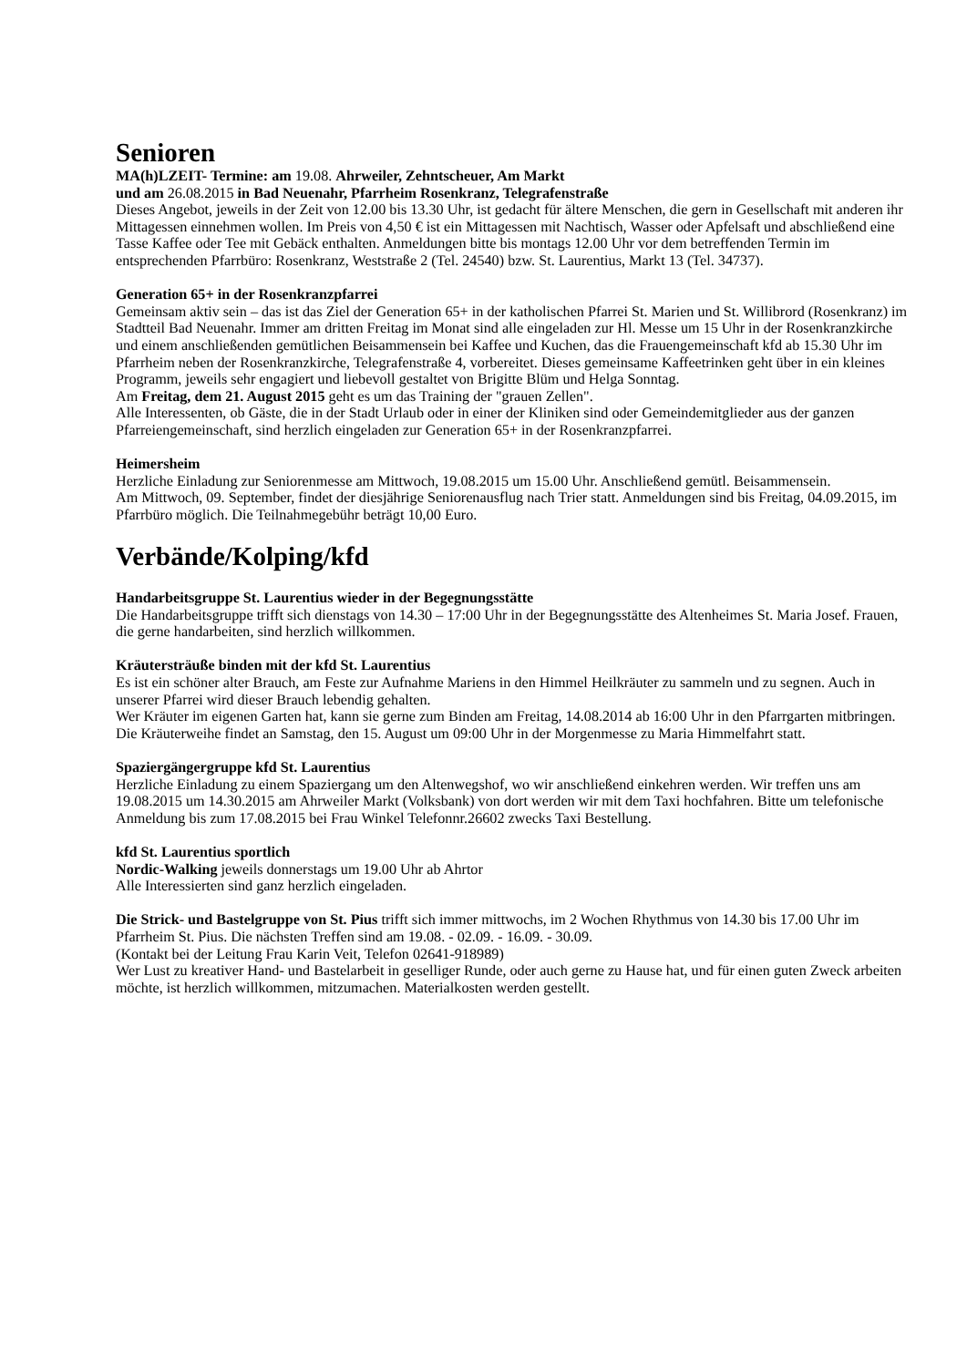Senioren
MA(h)LZEIT- Termine: am 19.08. Ahrweiler, Zehntscheuer, Am Markt
und am 26.08.2015 in Bad Neuenahr, Pfarrheim Rosenkranz, Telegrafenstraße
Dieses Angebot, jeweils in der Zeit von 12.00 bis 13.30 Uhr, ist gedacht für ältere Menschen, die gern in Gesellschaft mit anderen ihr Mittagessen einnehmen wollen. Im Preis von 4,50 € ist ein Mittagessen mit Nachtisch, Wasser oder Apfelsaft und abschließend eine Tasse Kaffee oder Tee mit Gebäck enthalten. Anmeldungen bitte bis montags 12.00 Uhr vor dem betreffenden Termin im entsprechenden Pfarrbüro: Rosenkranz, Weststraße 2 (Tel. 24540) bzw. St. Laurentius, Markt 13 (Tel. 34737).
Generation 65+ in der Rosenkranzpfarrei
Gemeinsam aktiv sein – das ist das Ziel der Generation 65+ in der katholischen Pfarrei St. Marien und St. Willibrord (Rosenkranz) im Stadtteil Bad Neuenahr. Immer am dritten Freitag im Monat sind alle eingeladen zur Hl. Messe um 15 Uhr in der Rosenkranzkirche und einem anschließenden gemütlichen Beisammensein bei Kaffee und Kuchen, das die Frauengemeinschaft kfd ab 15.30 Uhr im Pfarrheim neben der Rosenkranzkirche, Telegrafenstraße 4, vorbereitet. Dieses gemeinsame Kaffeetrinken geht über in ein kleines Programm, jeweils sehr engagiert und liebevoll gestaltet von Brigitte Blüm und Helga Sonntag.
Am Freitag, dem 21. August 2015 geht es um das Training der "grauen Zellen".
Alle Interessenten, ob Gäste, die in der Stadt Urlaub oder in einer der Kliniken sind oder Gemeindemitglieder aus der ganzen Pfarreiengemeinschaft, sind herzlich eingeladen zur Generation 65+ in der Rosenkranzpfarrei.
Heimersheim
Herzliche Einladung zur Seniorenmesse am Mittwoch, 19.08.2015 um 15.00 Uhr. Anschließend gemütl. Beisammensein.
Am Mittwoch, 09. September, findet der diesjährige Seniorenausflug nach Trier statt. Anmeldungen sind bis Freitag, 04.09.2015, im Pfarrbüro möglich. Die Teilnahmegebühr beträgt 10,00 Euro.
Verbände/Kolping/kfd
Handarbeitsgruppe St. Laurentius wieder in der Begegnungsstätte
Die Handarbeitsgruppe trifft sich dienstags von 14.30 – 17:00 Uhr in der Begegnungsstätte des Altenheimes St. Maria Josef. Frauen, die gerne handarbeiten, sind herzlich willkommen.
Kräutersträuße binden mit der kfd St. Laurentius
Es ist ein schöner alter Brauch, am Feste zur Aufnahme Mariens in den Himmel Heilkräuter zu sammeln und zu segnen. Auch in unserer Pfarrei wird dieser Brauch lebendig gehalten.
Wer Kräuter im eigenen Garten hat, kann sie gerne zum Binden am Freitag, 14.08.2014 ab 16:00 Uhr in den Pfarrgarten mitbringen. Die Kräuterweihe findet an Samstag, den 15. August um 09:00 Uhr in der Morgenmesse zu Maria Himmelfahrt statt.
Spaziergängergruppe kfd St. Laurentius
Herzliche Einladung zu einem Spaziergang um den Altenwegshof, wo wir anschließend einkehren werden. Wir treffen uns am 19.08.2015 um 14.30.2015 am Ahrweiler Markt (Volksbank) von dort werden wir mit dem Taxi hochfahren. Bitte um telefonische Anmeldung bis zum 17.08.2015 bei Frau Winkel Telefonnr.26602 zwecks Taxi Bestellung.
kfd St. Laurentius sportlich
Nordic-Walking jeweils donnerstags um 19.00 Uhr ab Ahrtor
Alle Interessierten sind ganz herzlich eingeladen.
Die Strick- und Bastelgruppe von St. Pius trifft sich immer mittwochs, im 2 Wochen Rhythmus von 14.30 bis 17.00 Uhr im Pfarrheim St. Pius. Die nächsten Treffen sind am 19.08. - 02.09. - 16.09. - 30.09.
(Kontakt bei der Leitung Frau Karin Veit, Telefon 02641-918989)
Wer Lust zu kreativer Hand- und Bastelarbeit in geselliger Runde, oder auch gerne zu Hause hat, und für einen guten Zweck arbeiten möchte, ist herzlich willkommen, mitzumachen. Materialkosten werden gestellt.